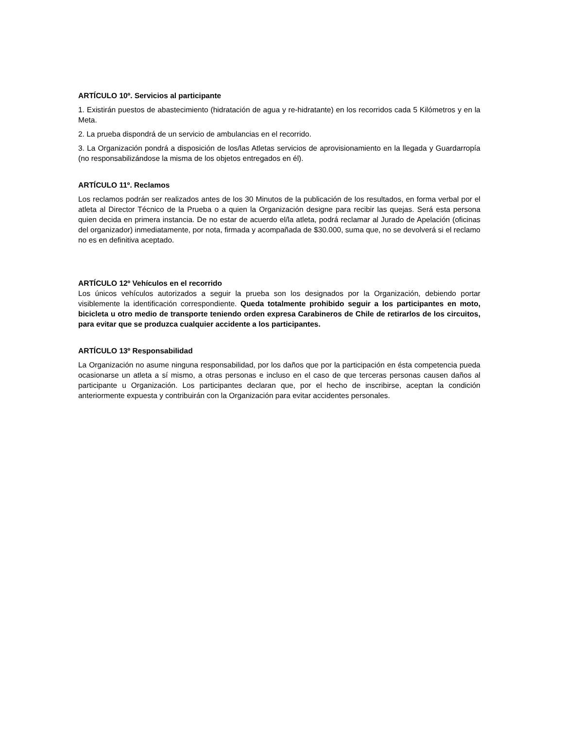ARTÍCULO 10º. Servicios al participante
1. Existirán puestos de abastecimiento (hidratación de agua y re-hidratante) en los recorridos cada 5 Kilómetros y en la Meta.
2. La prueba dispondrá de un servicio de ambulancias en el recorrido.
3. La Organización pondrá a disposición de los/las Atletas servicios de aprovisionamiento en la llegada y Guardarropía (no responsabilizándose la misma de los objetos entregados en él).
ARTÍCULO 11º. Reclamos
Los reclamos podrán ser realizados antes de los 30 Minutos de la publicación de los resultados, en forma verbal por el atleta al Director Técnico de la Prueba o a quien la Organización designe para recibir las quejas. Será esta persona quien decida en primera instancia. De no estar de acuerdo el/la atleta, podrá reclamar al Jurado de Apelación (oficinas del organizador) inmediatamente, por nota, firmada y acompañada de $30.000, suma que, no se devolverá si el reclamo no es en definitiva aceptado.
ARTÍCULO 12º Vehículos en el recorrido
Los únicos vehículos autorizados a seguir la prueba son los designados por la Organización, debiendo portar visiblemente la identificación correspondiente. Queda totalmente prohibido seguir a los participantes en moto, bicicleta u otro medio de transporte teniendo orden expresa Carabineros de Chile de retirarlos de los circuitos, para evitar que se produzca cualquier accidente a los participantes.
ARTÍCULO 13º Responsabilidad
La Organización no asume ninguna responsabilidad, por los daños que por la participación en ésta competencia pueda ocasionarse un atleta a sí mismo, a otras personas e incluso en el caso de que terceras personas causen daños al participante u Organización. Los participantes declaran que, por el hecho de inscribirse, aceptan la condición anteriormente expuesta y contribuirán con la Organización para evitar accidentes personales.